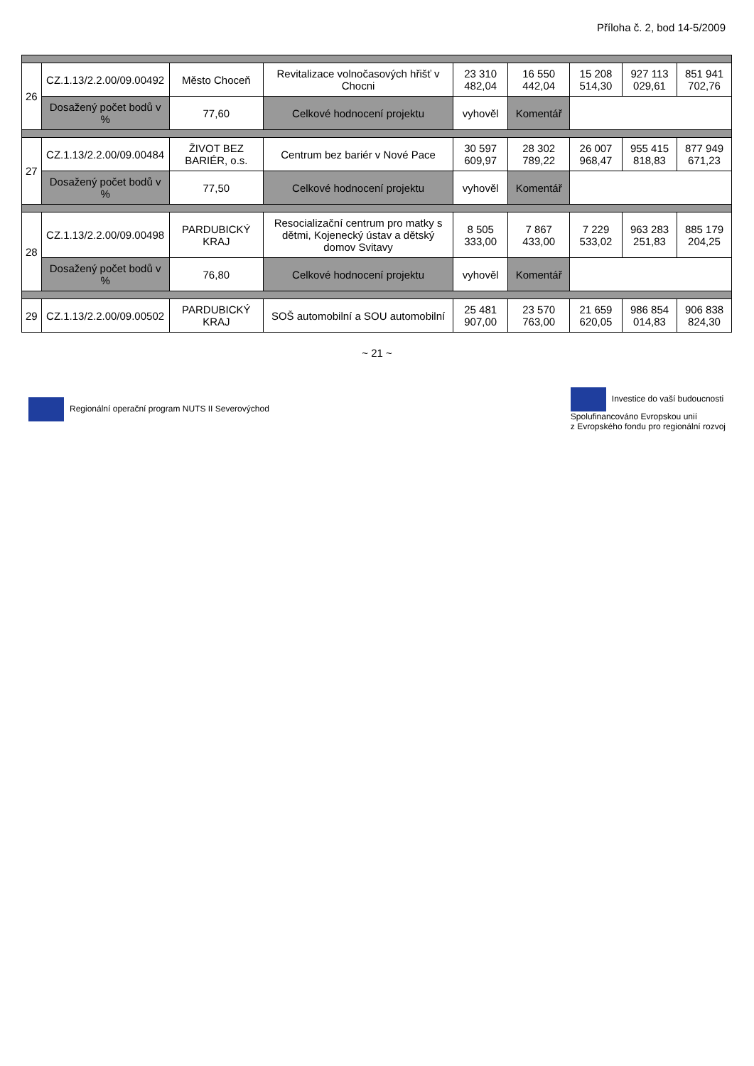Příloha č. 2, bod 14-5/2009
| 26 | CZ.1.13/2.2.00/09.00492 | Město Choceň | Revitalizace volnočasových hřišť v Chocni | 23 310 482,04 | 16 550 442,04 | 15 208 514,30 | 927 113 029,61 | 851 941 702,76 |
| | Dosažený počet bodů v % | 77,60 | Celkové hodnocení projektu | vyhověl | Komentář | | | |
| 27 | CZ.1.13/2.2.00/09.00484 | ŽIVOT BEZ BARIÉR, o.s. | Centrum bez bariér v Nové Pace | 30 597 609,97 | 28 302 789,22 | 26 007 968,47 | 955 415 818,83 | 877 949 671,23 |
| | Dosažený počet bodů v % | 77,50 | Celkové hodnocení projektu | vyhověl | Komentář | | | |
| 28 | CZ.1.13/2.2.00/09.00498 | PARDUBICKÝ KRAJ | Resocializační centrum pro matky s dětmi, Kojenecký ústav a dětský domov Svitavy | 8 505 333,00 | 7 867 433,00 | 7 229 533,02 | 963 283 251,83 | 885 179 204,25 |
| | Dosažený počet bodů v % | 76,80 | Celkové hodnocení projektu | vyhověl | Komentář | | | |
| 29 | CZ.1.13/2.2.00/09.00502 | PARDUBICKÝ KRAJ | SOŠ automobilní a SOU automobilní | 25 481 907,00 | 23 570 763,00 | 21 659 620,05 | 986 854 014,83 | 906 838 824,30 |
~ 21 ~
Regionální operační program NUTS II Severovýchod
Investice do vaší budoucnosti
Spolufinancováno Evropskou unií
z Evropského fondu pro regionální rozvoj